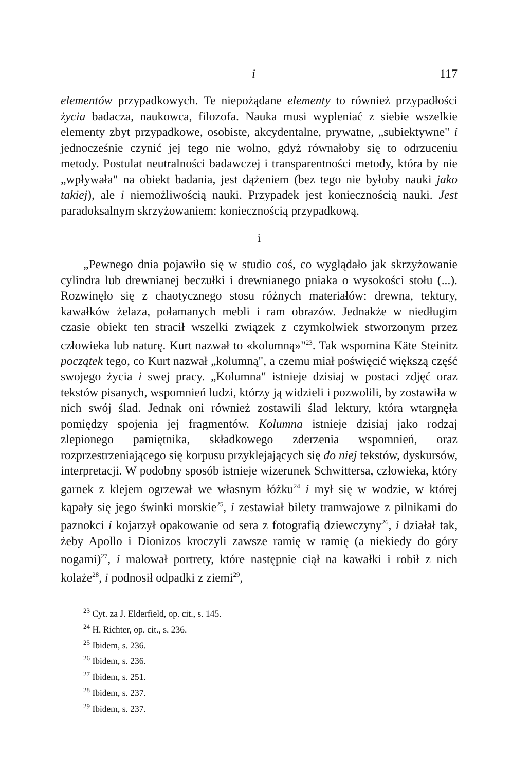i 117
elementów przypadkowych. Te niepożądane elementy to również przypadłości życia badacza, naukowca, filozofa. Nauka musi wypleniać z siebie wszelkie elementy zbyt przypadkowe, osobiste, akcydentalne, prywatne, „subiektywne" i jednocześnie czynić jej tego nie wolno, gdyż równałoby się to odrzuceniu metody. Postulat neutralności badawczej i transparentności metody, która by nie „wpływała" na obiekt badania, jest dążeniem (bez tego nie byłoby nauki jako takiej), ale i niemożliwością nauki. Przypadek jest koniecznością nauki. Jest paradoksalnym skrzyżowaniem: koniecznością przypadkową.
i
„Pewnego dnia pojawiło się w studio coś, co wyglądało jak skrzyżowanie cylindra lub drewnianej beczułki i drewnianego pniaka o wysokości stołu (...). Rozwinęło się z chaotycznego stosu różnych materiałów: drewna, tektury, kawałków żelaza, połamanych mebli i ram obrazów. Jednakże w niedługim czasie obiekt ten stracił wszelki związek z czymkolwiek stworzonym przez człowieka lub naturę. Kurt nazwał to «kolumną»"<sup>23</sup>. Tak wspomina Käte Steinitz początek tego, co Kurt nazwał „kolumną", a czemu miał poświęcić większą część swojego życia i swej pracy. „Kolumna" istnieje dzisiaj w postaci zdjęć oraz tekstów pisanych, wspomnień ludzi, którzy ją widzieli i pozwolili, by zostawiła w nich swój ślad. Jednak oni również zostawili ślad lektury, która wtargnęła pomiędzy spojenia jej fragmentów. Kolumna istnieje dzisiaj jako rodzaj zlepionego pamiętnika, składkowego zderzenia wspomnień, oraz rozprzestrzeniającego się korpusu przyklejających się do niej tekstów, dyskursów, interpretacji. W podobny sposób istnieje wizerunek Schwittersa, człowieka, który garnek z klejem ogrzewał we własnym łóżku<sup>24</sup> i mył się w wodzie, w której kąpały się jego świnki morskie<sup>25</sup>, i zestawiał bilety tramwajowe z pilnikami do paznokci i kojarzył opakowanie od sera z fotografią dziewczyny<sup>26</sup>, i działał tak, żeby Apollo i Dionizos kroczyli zawsze ramię w ramię (a niekiedy do góry nogami)<sup>27</sup>, i malował portrety, które następnie ciął na kawałki i robił z nich kolaże<sup>28</sup>, i podnosił odpadki z ziemi<sup>29</sup>,
<sup>23</sup> Cyt. za J. Elderfield, op. cit., s. 145.
<sup>24</sup> H. Richter, op. cit., s. 236.
<sup>25</sup> Ibidem, s. 236.
<sup>26</sup> Ibidem, s. 236.
<sup>27</sup> Ibidem, s. 251.
<sup>28</sup> Ibidem, s. 237.
<sup>29</sup> Ibidem, s. 237.